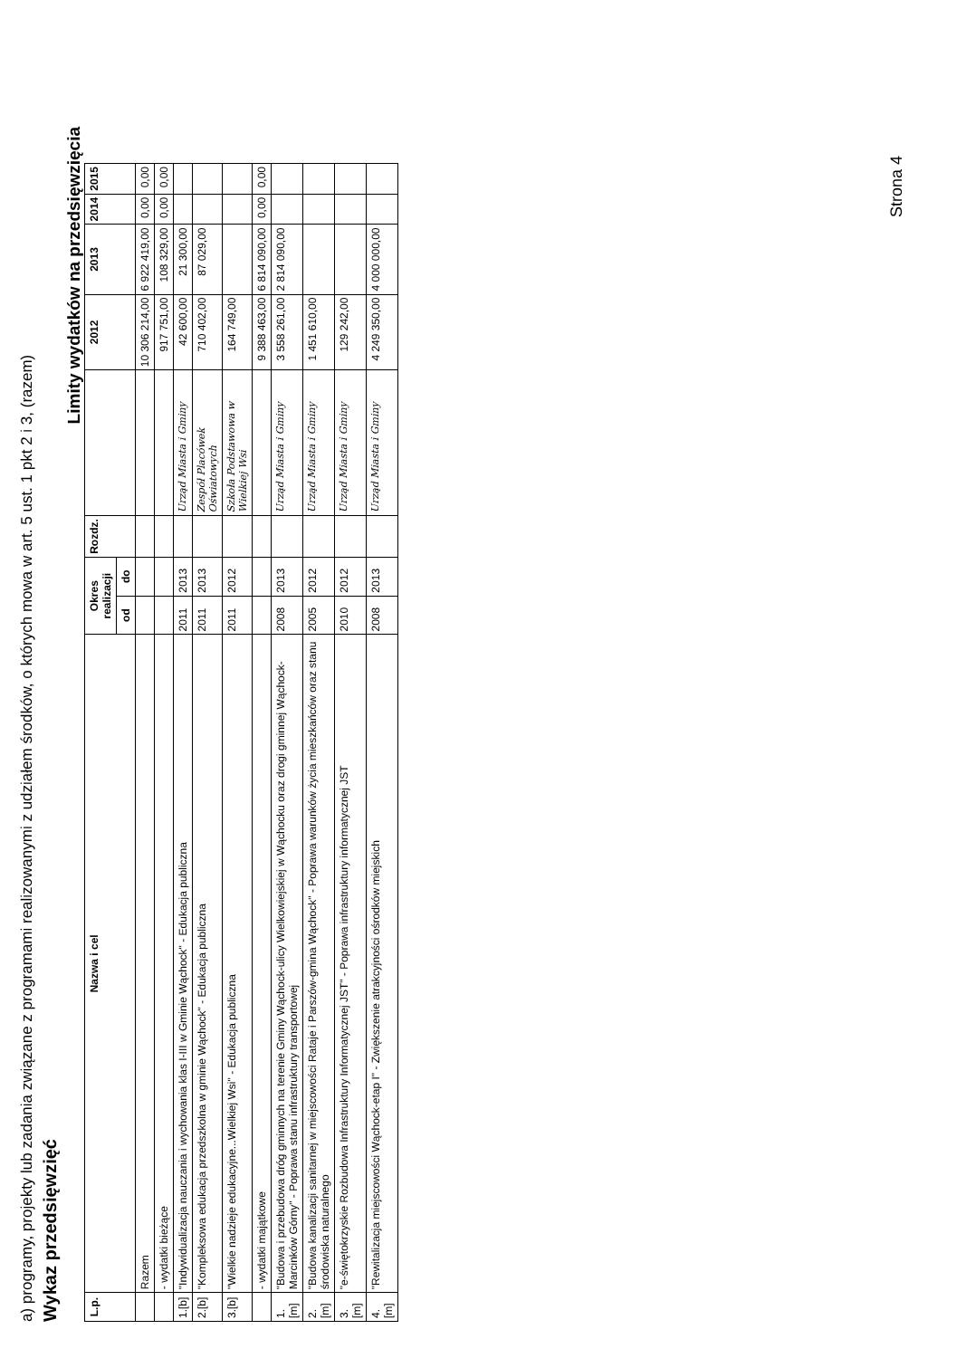a) programy, projekty lub zadania związane z programami realizowanymi z udziałem środków, o których mowa w art. 5 ust. 1 pkt 2 i 3, (razem)
Wykaz przedsięwzięć
Limity wydatków na przedsięwzięcia
| L.p. | Nazwa i cel | Okres realizacji | | Rozdz. | | 2012 | 2013 | 2014 | 2015 |
| --- | --- | --- | --- | --- | --- | --- | --- | --- | --- |
| | | od | do | | | | | | |
| | Razem | | | | | 10 306 214,00 | 6 922 419,00 | 0,00 | 0,00 |
| | - wydatki bieżące | | | | | 917 751,00 | 108 329,00 | 0,00 | 0,00 |
| 1.[b] | "Indywidualizacja nauczania i wychowania klas I-III w Gminie Wąchock" - Edukacja publiczna | 2011 | 2013 | | Urząd Miasta i Gminy | 42 600,00 | 21 300,00 | | |
| 2.[b] | "Kompleksowa edukacja przedszkolna w gminie Wąchock" - Edukacja publiczna | 2011 | 2013 | | Zespół Placówek Oświatowych | 710 402,00 | 87 029,00 | | |
| 3.[b] | "Wielkie nadzieje edukacyjne...Wielkiej Wsi" - Edukacja publiczna | 2011 | 2012 | | Szkoła Podstawowa w Wielkiej Wsi | 164 749,00 | | | |
| | - wydatki majątkowe | | | | | 9 388 463,00 | 6 814 090,00 | 0,00 | 0,00 |
| 1.[m] | "Budowa i przebudowa dróg gminnych na terenie Gminy Wąchock-ulicy Wielkowiejskiej w Wąchocku oraz drogi gminnej Wąchock-Marcinków Górny" - Poprawa stanu infrastruktury transportowej | 2008 | 2013 | | Urząd Miasta i Gminy | 3 558 261,00 | 2 814 090,00 | | |
| 2.[m] | "Budowa kanalizacji sanitarnej w miejscowości Rataje i Parszów-gmina Wąchock" - Poprawa warunków życia mieszkańców oraz stanu środowiska naturalnego | 2005 | 2012 | | Urząd Miasta i Gminy | 1 451 610,00 | | | |
| 3.[m] | "e-świętokrzyskie Rozbudowa Infrastruktury Informatycznej JST" - Poprawa infrastruktury informatycznej JST | 2010 | 2012 | | Urząd Miasta i Gminy | 129 242,00 | | | |
| 4.[m] | "Rewitalizacja miejscowości Wąchock-etap I" - Zwiększenie atrakcyjności ośrodków miejskich | 2008 | 2013 | | Urząd Miasta i Gminy | 4 249 350,00 | 4 000 000,00 | | |
Strona 4